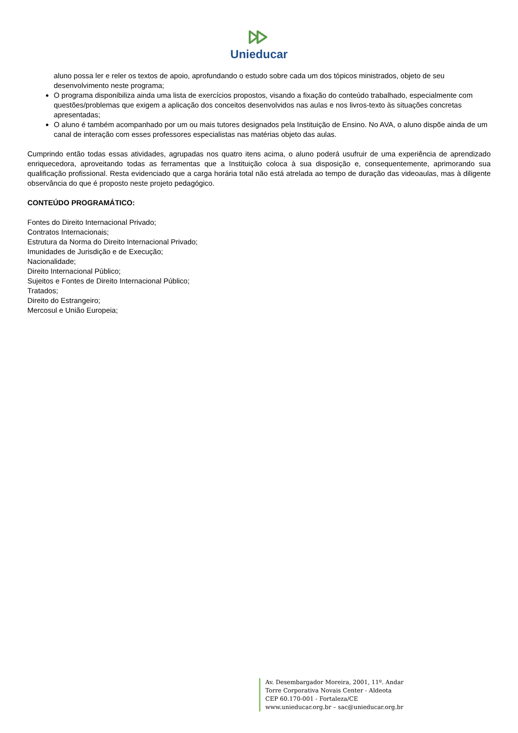Unieducar
aluno possa ler e reler os textos de apoio, aprofundando o estudo sobre cada um dos tópicos ministrados, objeto de seu desenvolvimento neste programa;
O programa disponibiliza ainda uma lista de exercícios propostos, visando a fixação do conteúdo trabalhado, especialmente com questões/problemas que exigem a aplicação dos conceitos desenvolvidos nas aulas e nos livros-texto às situações concretas apresentadas;
O aluno é também acompanhado por um ou mais tutores designados pela Instituição de Ensino. No AVA, o aluno dispõe ainda de um canal de interação com esses professores especialistas nas matérias objeto das aulas.
Cumprindo então todas essas atividades, agrupadas nos quatro itens acima, o aluno poderá usufruir de uma experiência de aprendizado enriquecedora, aproveitando todas as ferramentas que a Instituição coloca à sua disposição e, consequentemente, aprimorando sua qualificação profissional. Resta evidenciado que a carga horária total não está atrelada ao tempo de duração das videoaulas, mas à diligente observância do que é proposto neste projeto pedagógico.
CONTEÚDO PROGRAMÁTICO:
Fontes do Direito Internacional Privado;
Contratos Internacionais;
Estrutura da Norma do Direito Internacional Privado;
Imunidades de Jurisdição e de Execução;
Nacionalidade;
Direito Internacional Público;
Sujeitos e Fontes de Direito Internacional Público;
Tratados;
Direito do Estrangeiro;
Mercosul e União Europeia;
Av. Desembargador Moreira, 2001, 11º. Andar
Torre Corporativa Novais Center - Aldeota
CEP 60.170-001 - Fortaleza/CE
www.unieducar.org.br – sac@unieducar.org.br